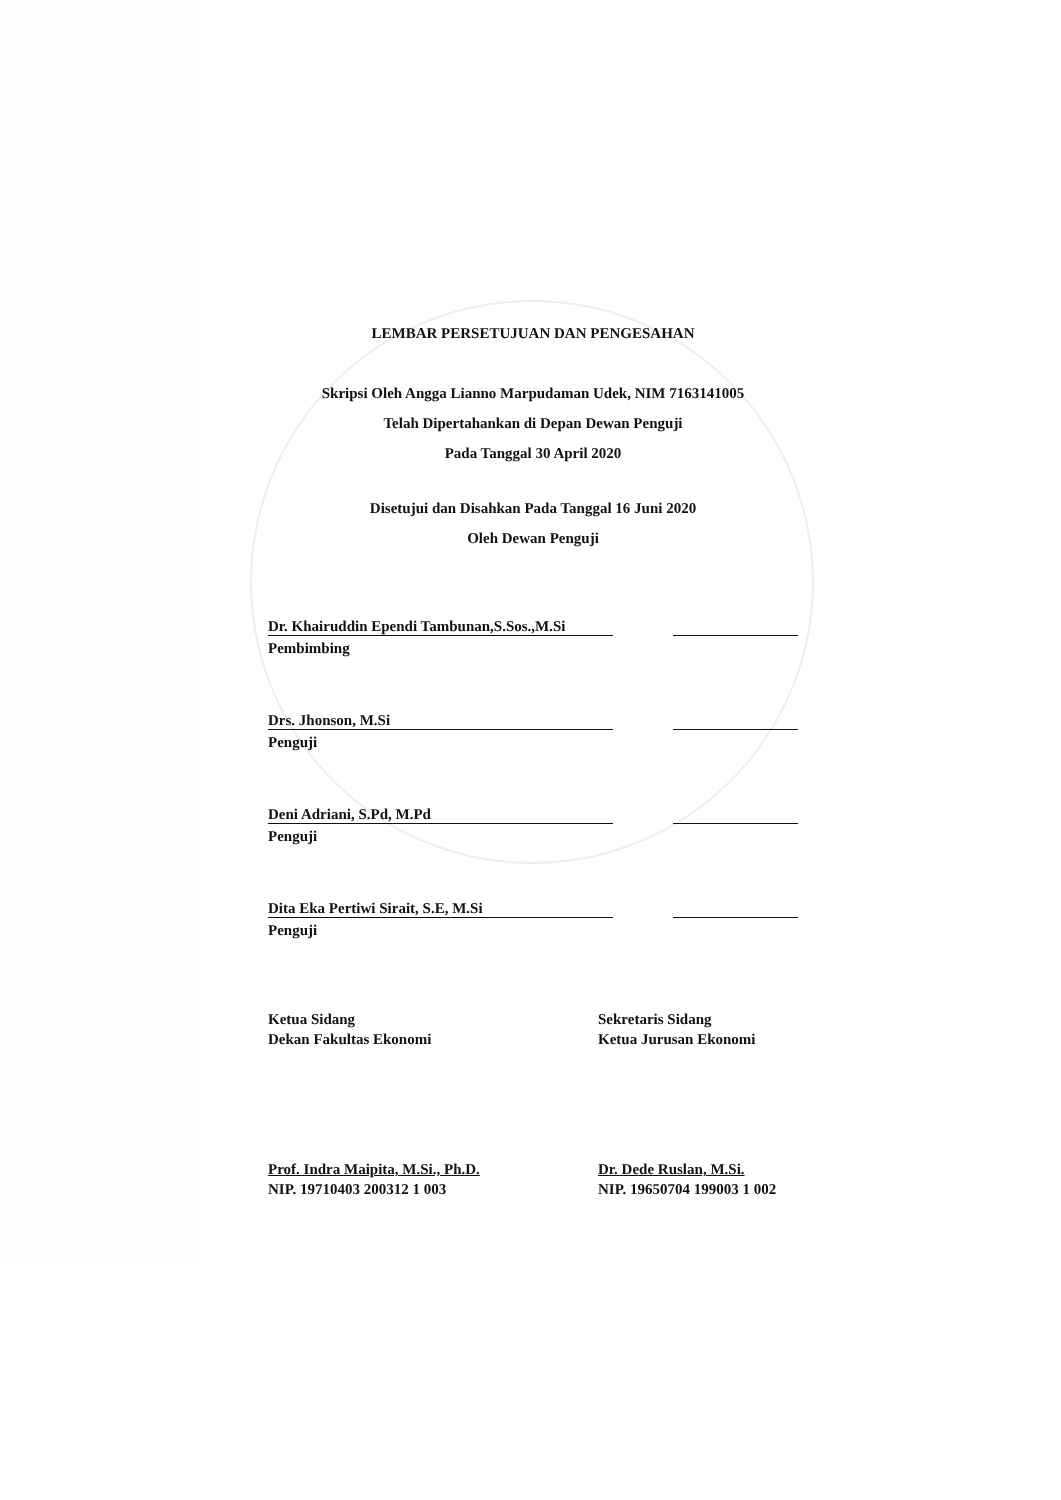LEMBAR PERSETUJUAN DAN PENGESAHAN
Skripsi Oleh Angga Lianno Marpudaman Udek, NIM 7163141005
Telah Dipertahankan di Depan Dewan Penguji
Pada Tanggal 30 April 2020
Disetujui dan Disahkan Pada Tanggal 16 Juni 2020
Oleh Dewan Penguji
Dr. Khairuddin Ependi Tambunan,S.Sos.,M.Si
Pembimbing
Drs. Jhonson, M.Si
Penguji
Deni Adriani, S.Pd, M.Pd
Penguji
Dita Eka Pertiwi Sirait, S.E, M.Si
Penguji
Ketua Sidang
Dekan Fakultas Ekonomi
Prof. Indra Maipita, M.Si., Ph.D.
NIP. 19710403 200312 1 003
Sekretaris Sidang
Ketua Jurusan Ekonomi
Dr. Dede Ruslan, M.Si.
NIP. 19650704 199003 1 002